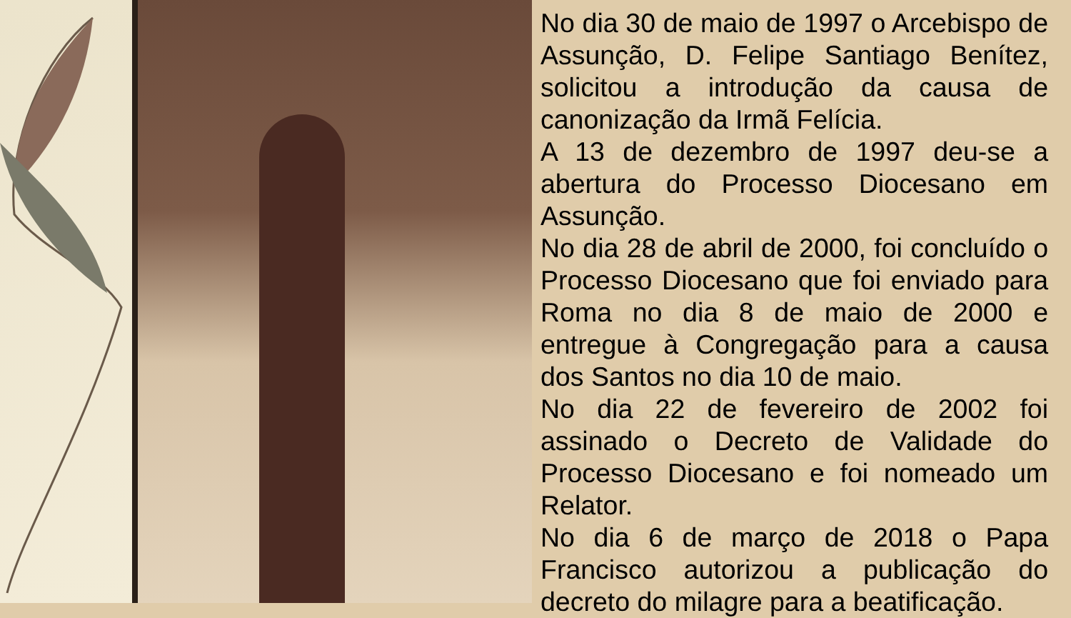No dia 30 de maio de 1997 o Arcebispo de Assunção, D. Felipe Santiago Benítez, solicitou a introdução da causa de canonização da Irmã Felícia.
A 13 de dezembro de 1997 deu-se a abertura do Processo Diocesano em Assunção.
No dia 28 de abril de 2000, foi concluído o Processo Diocesano que foi enviado para Roma no dia 8 de maio de 2000 e entregue à Congregação para a causa dos Santos no dia 10 de maio.
No dia 22 de fevereiro de 2002 foi assinado o Decreto de Validade do Processo Diocesano e foi nomeado um Relator.
No dia 6 de março de 2018 o Papa Francisco autorizou a publicação do decreto do milagre para a beatificação.